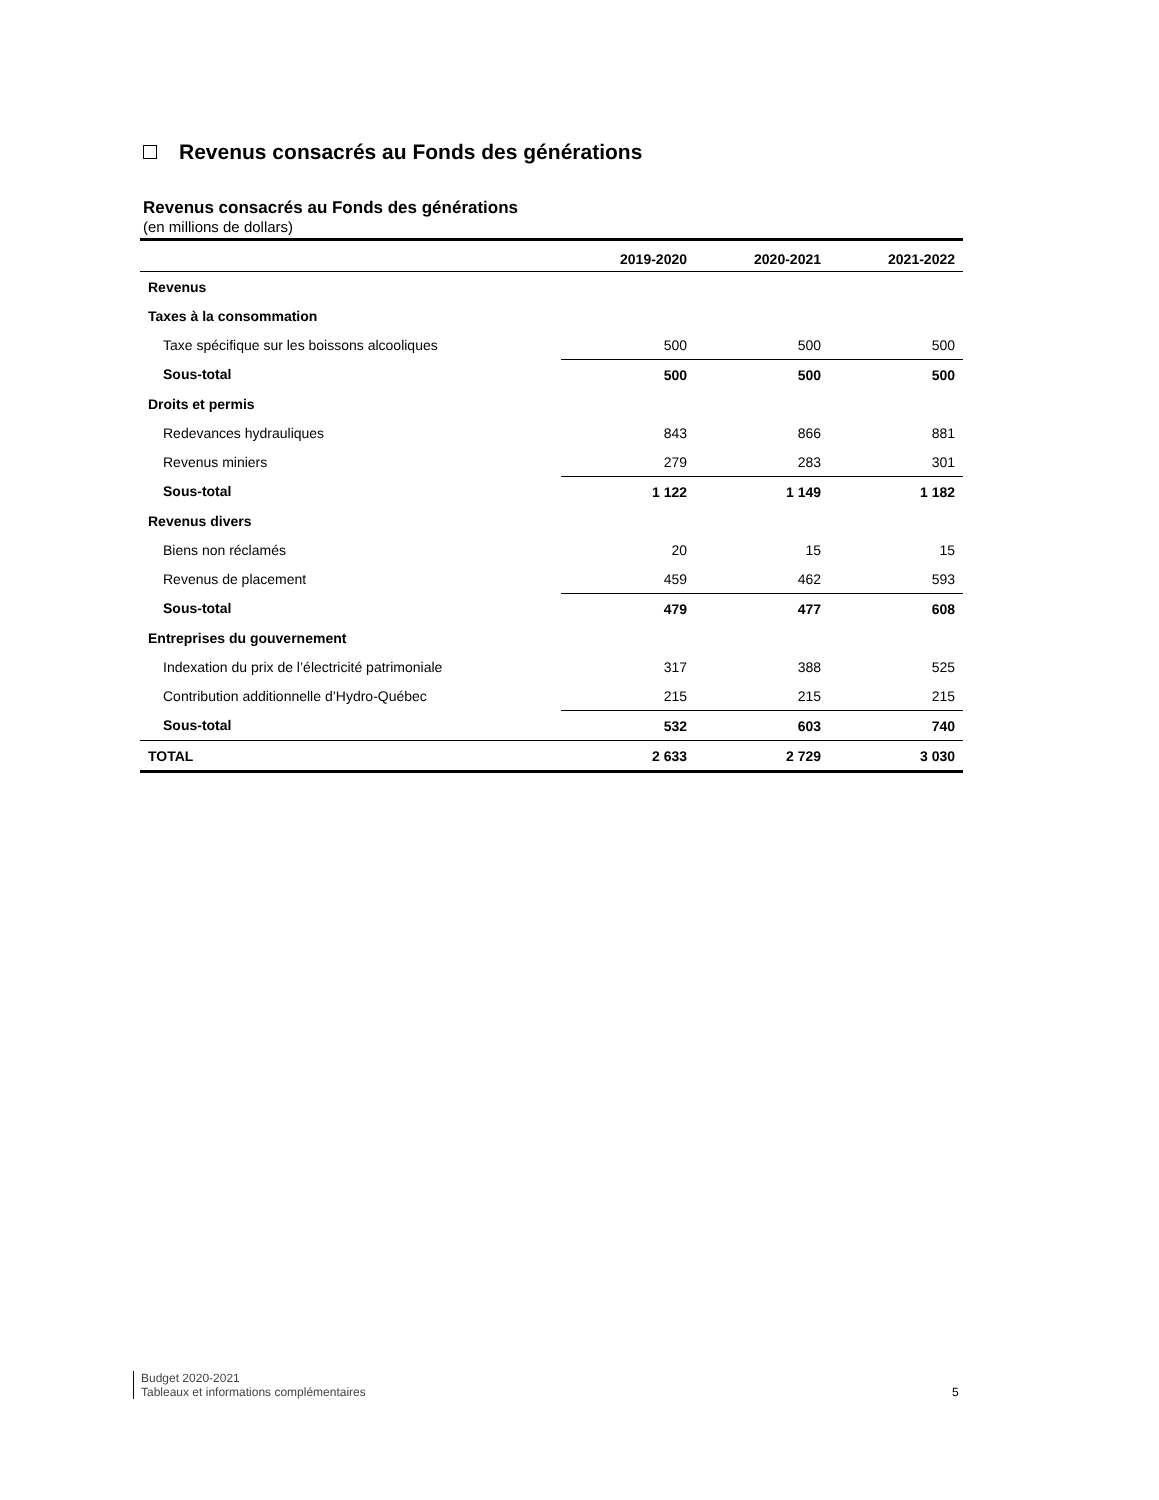Revenus consacrés au Fonds des générations
Revenus consacrés au Fonds des générations
(en millions de dollars)
| | 2019-2020 | 2020-2021 | 2021-2022 |
| --- | --- | --- | --- |
| Revenus | | | |
| Taxes à la consommation | | | |
| Taxe spécifique sur les boissons alcooliques | 500 | 500 | 500 |
| Sous-total | 500 | 500 | 500 |
| Droits et permis | | | |
| Redevances hydrauliques | 843 | 866 | 881 |
| Revenus miniers | 279 | 283 | 301 |
| Sous-total | 1 122 | 1 149 | 1 182 |
| Revenus divers | | | |
| Biens non réclamés | 20 | 15 | 15 |
| Revenus de placement | 459 | 462 | 593 |
| Sous-total | 479 | 477 | 608 |
| Entreprises du gouvernement | | | |
| Indexation du prix de l’électricité patrimoniale | 317 | 388 | 525 |
| Contribution additionnelle d’Hydro-Québec | 215 | 215 | 215 |
| Sous-total | 532 | 603 | 740 |
| TOTAL | 2 633 | 2 729 | 3 030 |
Budget 2020-2021
Tableaux et informations complémentaires
5